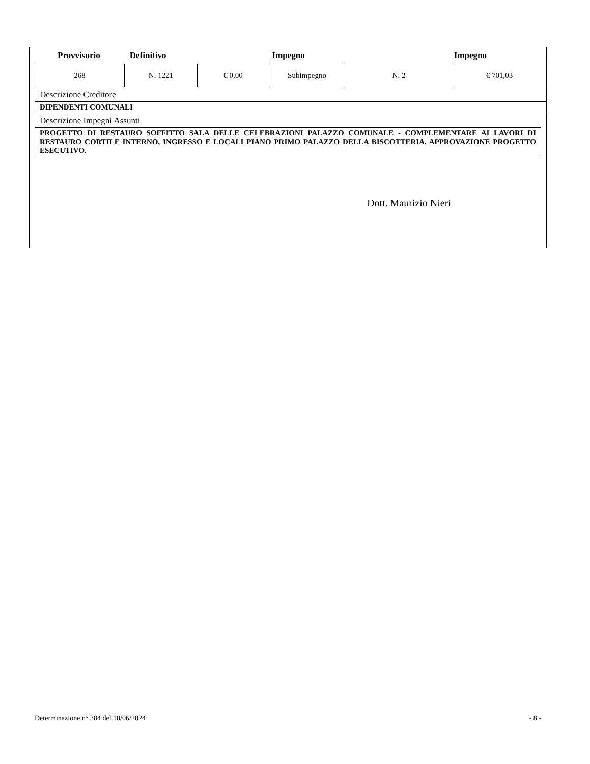Provvisorio Definitivo Impegno Impegno
| 268 | N. 1221 | € 0,00 | Subimpegno | N. 2 | € 701,03 |
Descrizione Creditore
DIPENDENTI COMUNALI
Descrizione Impegni Assunti
PROGETTO DI RESTAURO SOFFITTO SALA DELLE CELEBRAZIONI PALAZZO COMUNALE - COMPLEMENTARE AI LAVORI DI RESTAURO CORTILE INTERNO, INGRESSO E LOCALI PIANO PRIMO PALAZZO DELLA BISCOTTERIA. APPROVAZIONE PROGETTO ESECUTIVO.
Dott. Maurizio Nieri
Determinazione n° 384 del 10/06/2024 - 8 -